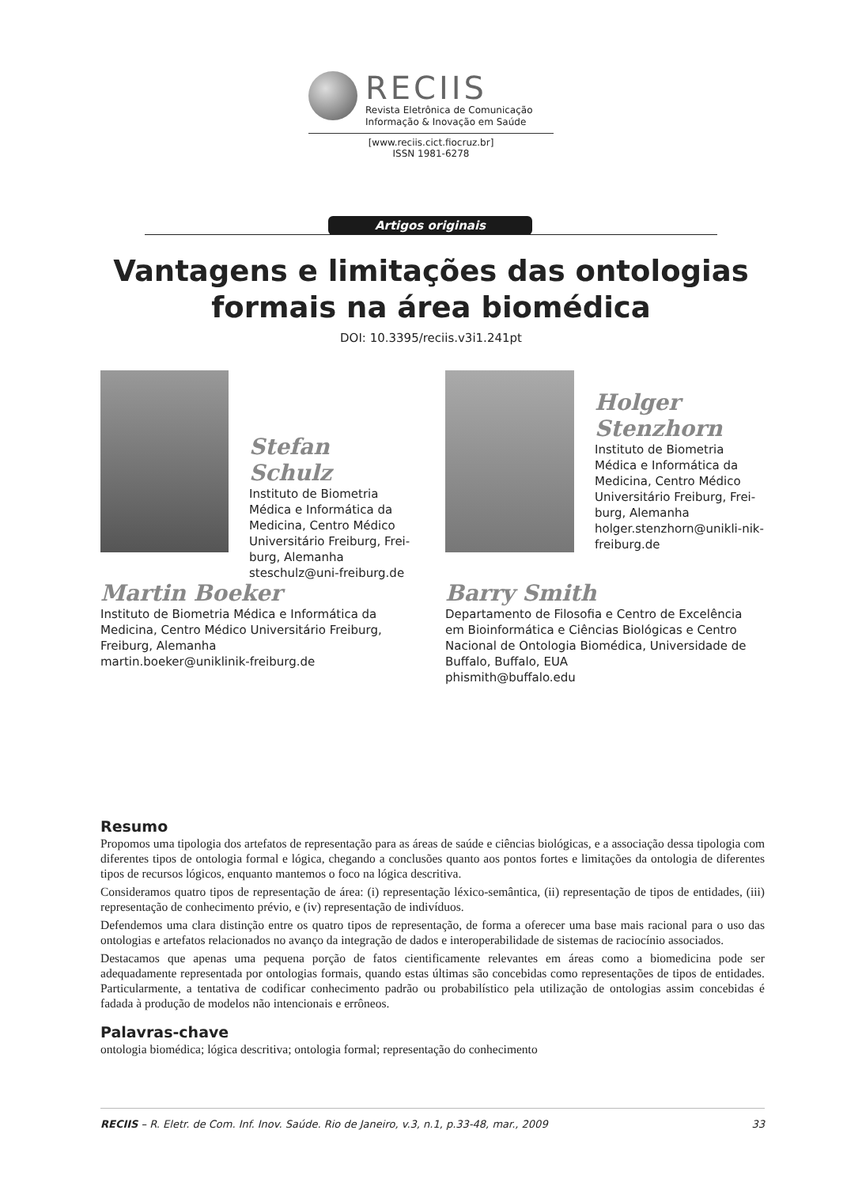RECIIS
Revista Eletrônica de Comunicação
Informação & Inovação em Saúde
[www.reciis.cict.fiocruz.br]
ISSN 1981-6278
Artigos originais
Vantagens e limitações das ontologias
formais na área biomédica
DOI: 10.3395/reciis.v3i1.241pt
Stefan Schulz
Instituto de Biometria Médica e Informática da Medicina, Centro Médico Universitário Freiburg, Frei-burg, Alemanha
steschulz@uni-freiburg.de
Holger
Stenzhorn
Instituto de Biometria Médica e Informática da Medicina, Centro Médico Universitário Freiburg, Frei-burg, Alemanha
holger.stenzhorn@unikli-nik-freiburg.de
Martin Boeker
Instituto de Biometria Médica e Informática da Medicina, Centro Médico Universitário Freiburg, Freiburg, Alemanha
martin.boeker@uniklinik-freiburg.de
Barry Smith
Departamento de Filosofia e Centro de Excelência em Bioinformática e Ciências Biológicas e Centro Nacional de Ontologia Biomédica, Universidade de Buffalo, Buffalo, EUA
phismith@buffalo.edu
Resumo
Propomos uma tipologia dos artefatos de representação para as áreas de saúde e ciências biológicas, e a associação dessa tipologia com diferentes tipos de ontologia formal e lógica, chegando a conclusões quanto aos pontos fortes e limitações da ontologia de diferentes tipos de recursos lógicos, enquanto mantemos o foco na lógica descritiva.
Consideramos quatro tipos de representação de área: (i) representação léxico-semântica, (ii) representação de tipos de entidades, (iii) representação de conhecimento prévio, e (iv) representação de indivíduos.
Defendemos uma clara distinção entre os quatro tipos de representação, de forma a oferecer uma base mais racional para o uso das ontologias e artefatos relacionados no avanço da integração de dados e interoperabilidade de sistemas de raciocínio associados.
Destacamos que apenas uma pequena porção de fatos cientificamente relevantes em áreas como a biomedicina pode ser adequadamente representada por ontologias formais, quando estas últimas são concebidas como representações de tipos de entidades. Particularmente, a tentativa de codificar conhecimento padrão ou probabilístico pela utilização de ontologias assim concebidas é fadada à produção de modelos não intencionais e errôneos.
Palavras-chave
ontologia biomédica; lógica descritiva; ontologia formal; representação do conhecimento
RECIIS – R. Eletr. de Com. Inf. Inov. Saúde. Rio de Janeiro, v.3, n.1, p.33-48, mar., 2009 33